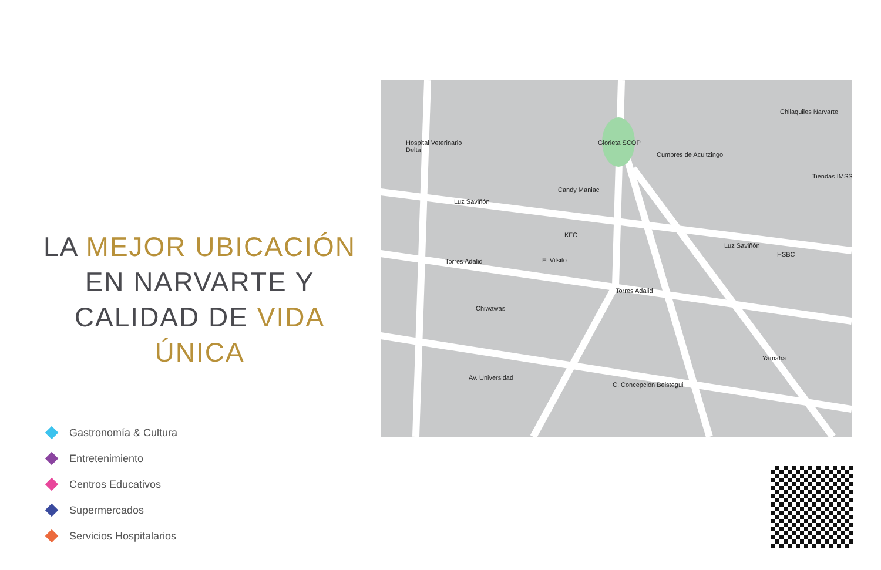LA MEJOR UBICACIÓN EN NARVARTE Y CALIDAD DE VIDA ÚNICA
Gastronomía & Cultura
Entretenimiento
Centros Educativos
Supermercados
Servicios Hospitalarios
Cumbres de Acultzingo
Chilaquiles Narvarte
Hospital Veterinario
Delta
Glorieta SCOP
Candy Maniac
Tiendas IMSS
Luz Saviñón
KFC
El Vilsito Torres Adalid
Luz Saviñón
HSBC
Torres Adalid
Chiwawas
Yamaha
C. Concepción Beistegui
Av. Universidad